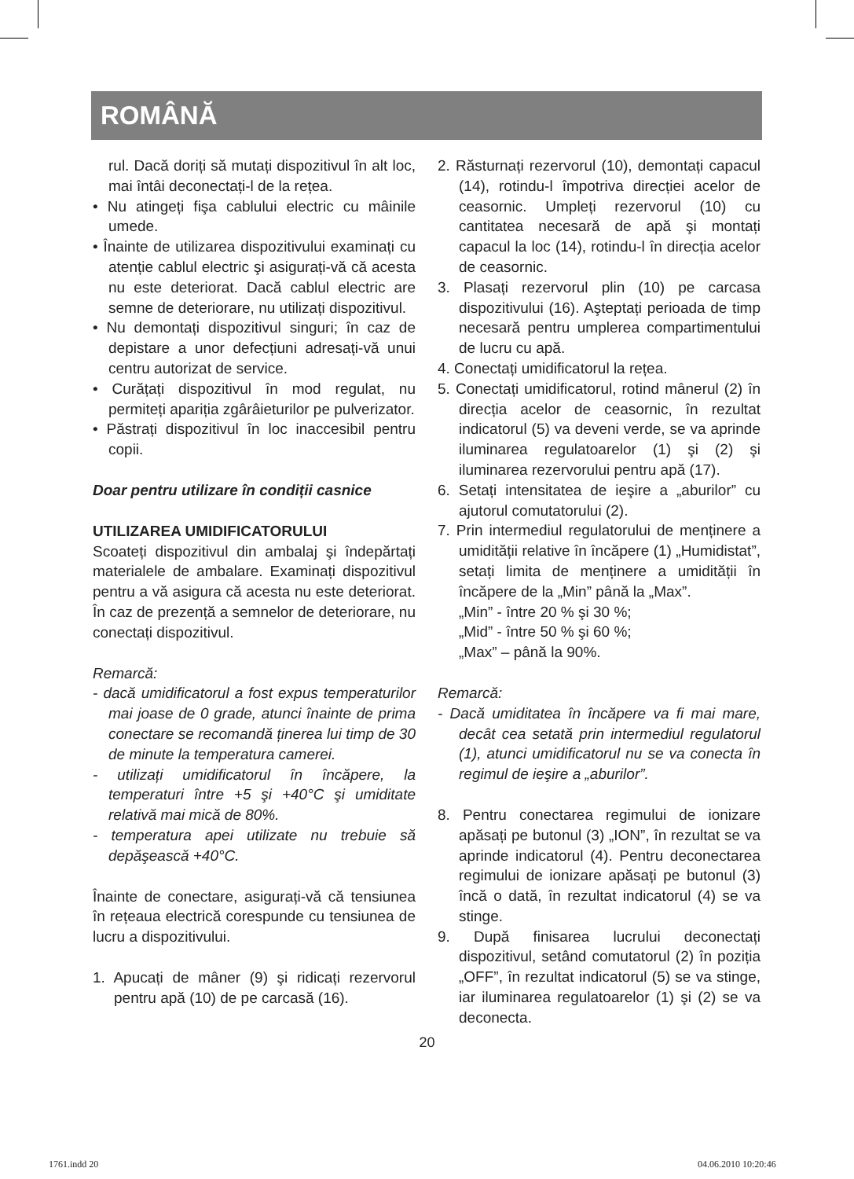ROMÂNĂ
rul. Dacă doriți să mutați dispozitivul în alt loc, mai întâi deconectați-l de la rețea.
• Nu atingeți fişa cablului electric cu mâinile umede.
• Înainte de utilizarea dispozitivului examinați cu atenție cablul electric şi asigurați-vă că acesta nu este deteriorat. Dacă cablul electric are semne de deteriorare, nu utilizați dispozitivul.
• Nu demontați dispozitivul singuri; în caz de depistare a unor defecțiuni adresați-vă unui centru autorizat de service.
• Curățați dispozitivul în mod regulat, nu permiteți apariția zgârâieturilor pe pulverizator.
• Păstrați dispozitivul în loc inaccesibil pentru copii.
Doar pentru utilizare în condiții casnice
UTILIZAREA UMIDIFICATORULUI
Scoateți dispozitivul din ambalaj şi îndepărtați materialele de ambalare. Examinați dispozitivul pentru a vă asigura că acesta nu este deteriorat. În caz de prezență a semnelor de deteriorare, nu conectați dispozitivul.
Remarcă:
- dacă umidificatorul a fost expus temperaturilor mai joase de 0 grade, atunci înainte de prima conectare se recomandă ținerea lui timp de 30 de minute la temperatura camerei.
- utilizați umidificatorul în încăpere, la temperaturi între +5 şi +40°C şi umiditate relativă mai mică de 80%.
- temperatura apei utilizate nu trebuie să depăşească +40°C.
Înainte de conectare, asigurați-vă că tensiunea în rețeaua electrică corespunde cu tensiunea de lucru a dispozitivului.
1. Apucați de mâner (9) şi ridicați rezervorul pentru apă (10) de pe carcasă (16).
2. Răsturnați rezervorul (10), demontați capacul (14), rotindu-l împotriva direcției acelor de ceasornic. Umpleți rezervorul (10) cu cantitatea necesară de apă şi montați capacul la loc (14), rotindu-l în direcția acelor de ceasornic.
3. Plasați rezervorul plin (10) pe carcasa dispozitivului (16). Aşteptați perioada de timp necesară pentru umplerea compartimentului de lucru cu apă.
4. Conectați umidificatorul la rețea.
5. Conectați umidificatorul, rotind mânerul (2) în direcția acelor de ceasornic, în rezultat indicatorul (5) va deveni verde, se va aprinde iluminarea regulatoarelor (1) şi (2) şi iluminarea rezervorului pentru apă (17).
6. Setați intensitatea de ieşire a „aburilor” cu ajutorul comutatorului (2).
7. Prin intermediul regulatorului de menținere a umidității relative în încăpere (1) „Humidistat”, setați limita de menținere a umidității în încăpere de la „Min” până la „Max”.
„Min” - între 20 % şi 30 %;
„Mid” - între 50 % şi 60 %;
„Max” – până la 90%.
Remarcă:
- Dacă umiditatea în încăpere va fi mai mare, decât cea setată prin intermediul regulatorul (1), atunci umidificatorul nu se va conecta în regimul de ieşire a „aburilor”.
8. Pentru conectarea regimului de ionizare apăsați pe butonul (3) „ION”, în rezultat se va aprinde indicatorul (4). Pentru deconectarea regimului de ionizare apăsați pe butonul (3) încă o dată, în rezultat indicatorul (4) se va stinge.
9. După finisarea lucrului deconectați dispozitivul, setând comutatorul (2) în poziția „OFF”, în rezultat indicatorul (5) se va stinge, iar iluminarea regulatoarelor (1) şi (2) se va deconecta.
20
1761.indd 20 04.06.2010 10:20:46